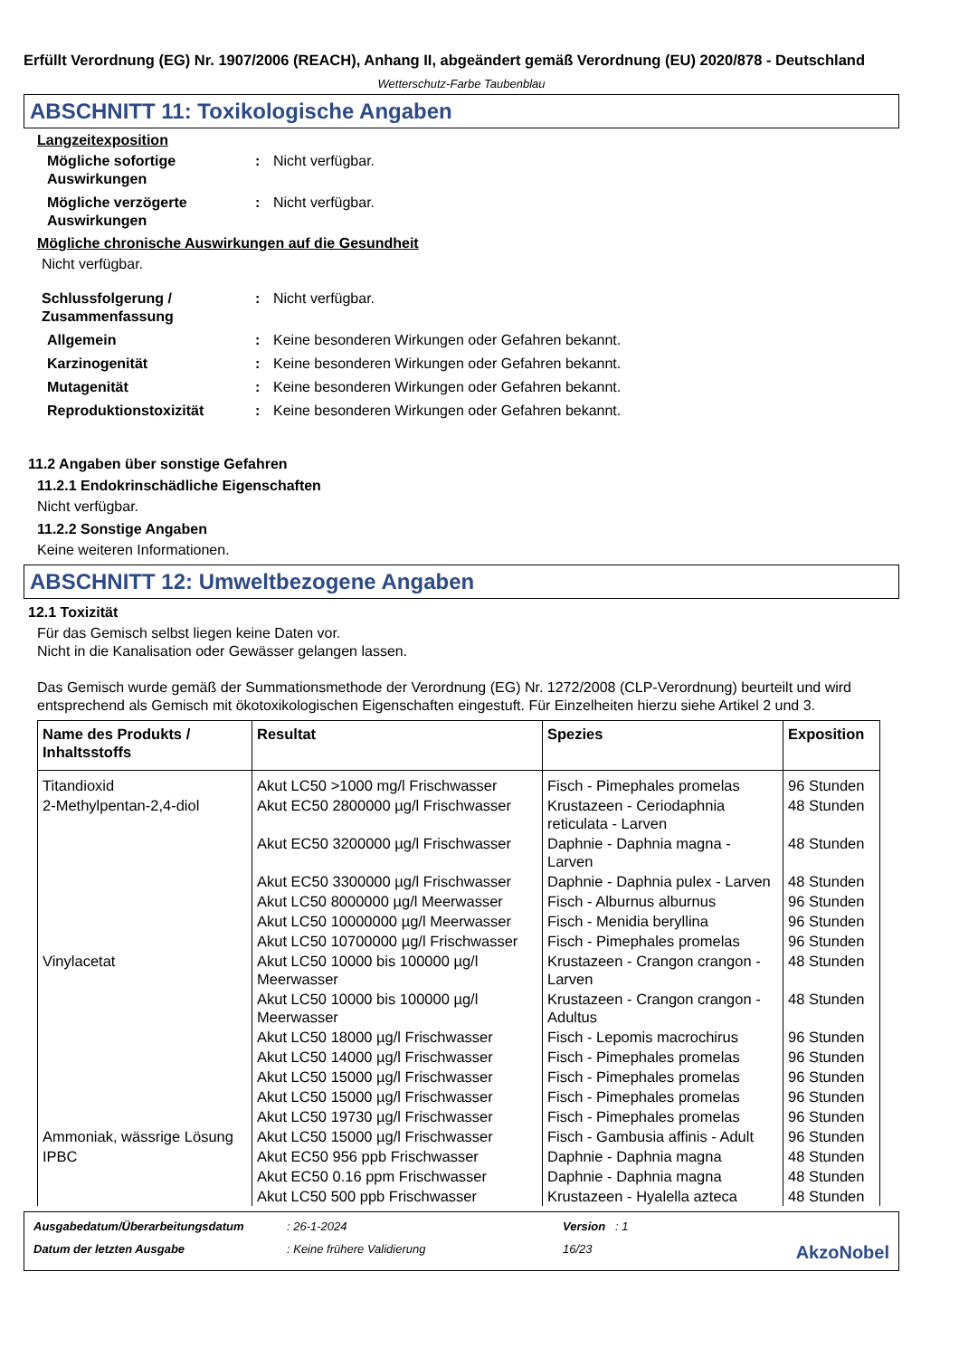Erfüllt Verordnung (EG) Nr. 1907/2006 (REACH), Anhang II, abgeändert gemäß Verordnung (EU) 2020/878 - Deutschland
Wetterschutz-Farbe Taubenblau
ABSCHNITT 11: Toxikologische Angaben
Langzeitexposition
Mögliche sofortige Auswirkungen
: Nicht verfügbar.
Mögliche verzögerte Auswirkungen
: Nicht verfügbar.
Mögliche chronische Auswirkungen auf die Gesundheit
Nicht verfügbar.
Schlussfolgerung / Zusammenfassung
: Nicht verfügbar.
Allgemein : Keine besonderen Wirkungen oder Gefahren bekannt.
Karzinogenität : Keine besonderen Wirkungen oder Gefahren bekannt.
Mutagenität : Keine besonderen Wirkungen oder Gefahren bekannt.
Reproduktionstoxizität : Keine besonderen Wirkungen oder Gefahren bekannt.
11.2 Angaben über sonstige Gefahren
11.2.1 Endokrinschädliche Eigenschaften
Nicht verfügbar.
11.2.2 Sonstige Angaben
Keine weiteren Informationen.
ABSCHNITT 12: Umweltbezogene Angaben
12.1 Toxizität
Für das Gemisch selbst liegen keine Daten vor.
Nicht in die Kanalisation oder Gewässer gelangen lassen.
Das Gemisch wurde gemäß der Summationsmethode der Verordnung (EG) Nr. 1272/2008 (CLP-Verordnung) beurteilt und wird entsprechend als Gemisch mit ökotoxikologischen Eigenschaften eingestuft. Für Einzelheiten hierzu siehe Artikel 2 und 3.
| Name des Produkts / Inhaltsstoffs | Resultat | Spezies | Exposition |
| --- | --- | --- | --- |
| Titandioxid | Akut LC50 >1000 mg/l Frischwasser | Fisch - Pimephales promelas | 96 Stunden |
| 2-Methylpentan-2,4-diol | Akut EC50 2800000 µg/l Frischwasser | Krustazeen - Ceriodaphnia reticulata - Larven | 48 Stunden |
| | Akut EC50 3200000 µg/l Frischwasser | Daphnie - Daphnia magna - Larven | 48 Stunden |
| | Akut EC50 3300000 µg/l Frischwasser | Daphnie - Daphnia pulex - Larven | 48 Stunden |
| | Akut LC50 8000000 µg/l Meerwasser | Fisch - Alburnus alburnus | 96 Stunden |
| | Akut LC50 10000000 µg/l Meerwasser | Fisch - Menidia beryllina | 96 Stunden |
| | Akut LC50 10700000 µg/l Frischwasser | Fisch - Pimephales promelas | 96 Stunden |
| Vinylacetat | Akut LC50 10000 bis 100000 µg/l Meerwasser | Krustazeen - Crangon crangon - Larven | 48 Stunden |
| | Akut LC50 10000 bis 100000 µg/l Meerwasser | Krustazeen - Crangon crangon - Adultus | 48 Stunden |
| | Akut LC50 18000 µg/l Frischwasser | Fisch - Lepomis macrochirus | 96 Stunden |
| | Akut LC50 14000 µg/l Frischwasser | Fisch - Pimephales promelas | 96 Stunden |
| | Akut LC50 15000 µg/l Frischwasser | Fisch - Pimephales promelas | 96 Stunden |
| | Akut LC50 15000 µg/l Frischwasser | Fisch - Pimephales promelas | 96 Stunden |
| | Akut LC50 19730 µg/l Frischwasser | Fisch - Pimephales promelas | 96 Stunden |
| Ammoniak, wässrige Lösung | Akut LC50 15000 µg/l Frischwasser | Fisch - Gambusia affinis - Adult | 96 Stunden |
| IPBC | Akut EC50 956 ppb Frischwasser | Daphnie - Daphnia magna | 48 Stunden |
| | Akut EC50 0.16 ppm Frischwasser | Daphnie - Daphnia magna | 48 Stunden |
| | Akut LC50 500 ppb Frischwasser | Krustazeen - Hyalella azteca | 48 Stunden |
Ausgabedatum/Überarbeitungsdatum: 26-1-2024 Version : 1 Datum der letzten Ausgabe: Keine frühere Validierung 16/23 AkzoNobel